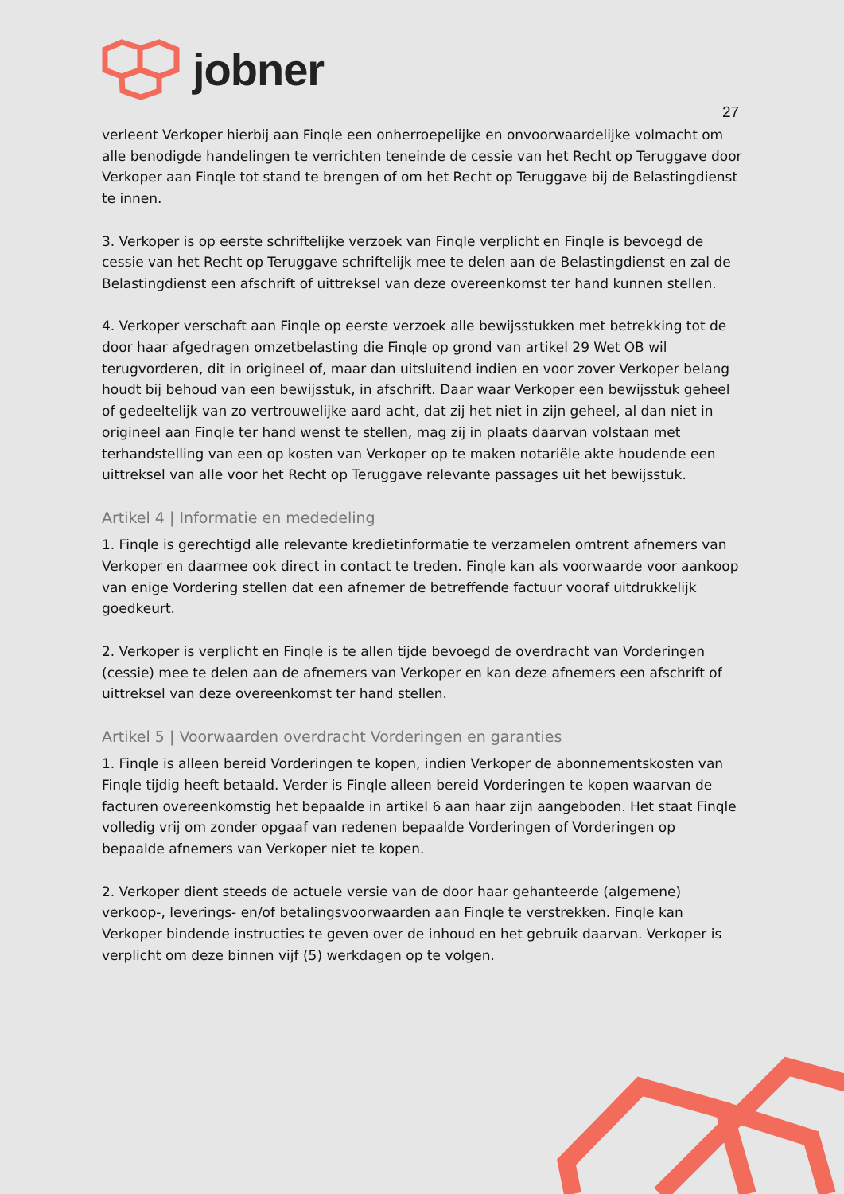jobner
27
verleent Verkoper hierbij aan Finqle een onherroepelijke en onvoorwaardelijke volmacht om alle benodigde handelingen te verrichten teneinde de cessie van het Recht op Teruggave door Verkoper aan Finqle tot stand te brengen of om het Recht op Teruggave bij de Belastingdienst te innen.
3. Verkoper is op eerste schriftelijke verzoek van Finqle verplicht en Finqle is bevoegd de cessie van het Recht op Teruggave schriftelijk mee te delen aan de Belastingdienst en zal de Belastingdienst een afschrift of uittreksel van deze overeenkomst ter hand kunnen stellen.
4. Verkoper verschaft aan Finqle op eerste verzoek alle bewijsstukken met betrekking tot de door haar afgedragen omzetbelasting die Finqle op grond van artikel 29 Wet OB wil terugvorderen, dit in origineel of, maar dan uitsluitend indien en voor zover Verkoper belang houdt bij behoud van een bewijsstuk, in afschrift. Daar waar Verkoper een bewijsstuk geheel of gedeeltelijk van zo vertrouwelijke aard acht, dat zij het niet in zijn geheel, al dan niet in origineel aan Finqle ter hand wenst te stellen, mag zij in plaats daarvan volstaan met terhandstelling van een op kosten van Verkoper op te maken notariële akte houdende een uittreksel van alle voor het Recht op Teruggave relevante passages uit het bewijsstuk.
Artikel 4 | Informatie en mededeling
1. Finqle is gerechtigd alle relevante kredietinformatie te verzamelen omtrent afnemers van Verkoper en daarmee ook direct in contact te treden. Finqle kan als voorwaarde voor aankoop van enige Vordering stellen dat een afnemer de betreffende factuur vooraf uitdrukkelijk goedkeurt.
2. Verkoper is verplicht en Finqle is te allen tijde bevoegd de overdracht van Vorderingen (cessie) mee te delen aan de afnemers van Verkoper en kan deze afnemers een afschrift of uittreksel van deze overeenkomst ter hand stellen.
Artikel 5 | Voorwaarden overdracht Vorderingen en garanties
1. Finqle is alleen bereid Vorderingen te kopen, indien Verkoper de abonnementskosten van Finqle tijdig heeft betaald. Verder is Finqle alleen bereid Vorderingen te kopen waarvan de facturen overeenkomstig het bepaalde in artikel 6 aan haar zijn aangeboden. Het staat Finqle volledig vrij om zonder opgaaf van redenen bepaalde Vorderingen of Vorderingen op bepaalde afnemers van Verkoper niet te kopen.
2. Verkoper dient steeds de actuele versie van de door haar gehanteerde (algemene) verkoop-, leverings- en/of betalingsvoorwaarden aan Finqle te verstrekken. Finqle kan Verkoper bindende instructies te geven over de inhoud en het gebruik daarvan. Verkoper is verplicht om deze binnen vijf (5) werkdagen op te volgen.